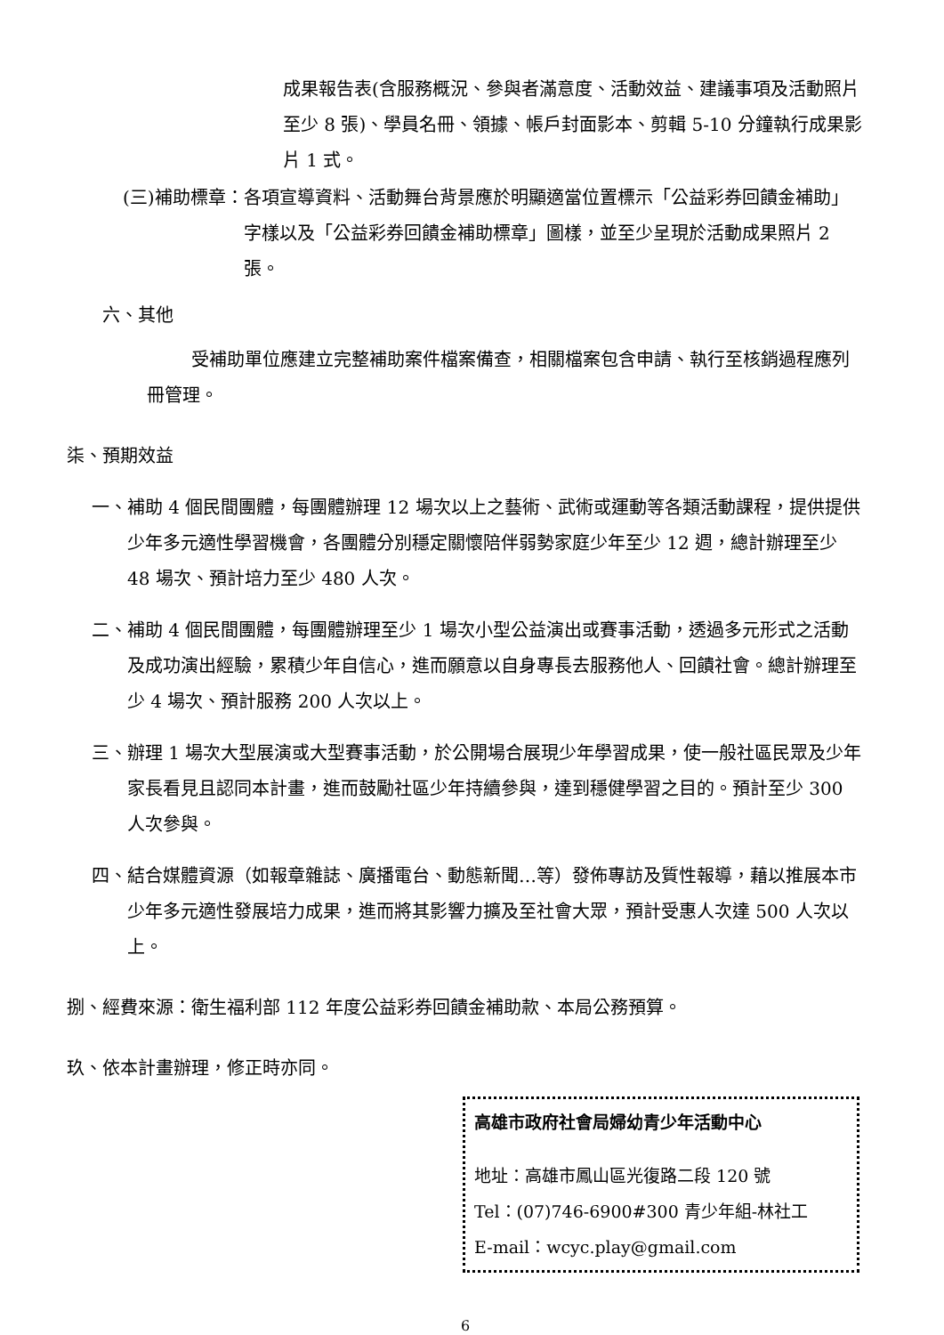成果報告表(含服務概況、參與者滿意度、活動效益、建議事項及活動照片至少 8 張)、學員名冊、領據、帳戶封面影本、剪輯 5-10 分鐘執行成果影片 1 式。
(三)補助標章： 各項宣導資料、活動舞台背景應於明顯適當位置標示「公益彩券回饋金補助」字樣以及「公益彩券回饋金補助標章」圖樣，並至少呈現於活動成果照片 2 張。
六、其他
受補助單位應建立完整補助案件檔案備查，相關檔案包含申請、執行至核銷過程應列冊管理。
柒、預期效益
一、 補助 4 個民間團體，每團體辦理 12 場次以上之藝術、武術或運動等各類活動課程，提供提供少年多元適性學習機會，各團體分別穩定關懷陪伴弱勢家庭少年至少 12 週，總計辦理至少 48 場次、預計培力至少 480 人次。
二、 補助 4 個民間團體，每團體辦理至少 1 場次小型公益演出或賽事活動，透過多元形式之活動及成功演出經驗，累積少年自信心，進而願意以自身專長去服務他人、回饋社會。總計辦理至少 4 場次、預計服務 200 人次以上。
三、 辦理 1 場次大型展演或大型賽事活動，於公開場合展現少年學習成果，使一般社區民眾及少年家長看見且認同本計畫，進而鼓勵社區少年持續參與，達到穩健學習之目的。預計至少 300 人次參與。
四、 結合媒體資源（如報章雜誌、廣播電台、動態新聞…等）發佈專訪及質性報導，藉以推展本市少年多元適性發展培力成果，進而將其影響力擴及至社會大眾，預計受惠人次達 500 人次以上。
捌、經費來源：衛生福利部 112 年度公益彩券回饋金補助款、本局公務預算。
玖、依本計畫辦理，修正時亦同。
高雄市政府社會局婦幼青少年活動中心
地址：高雄市鳳山區光復路二段 120 號
Tel：(07)746-6900#300 青少年組-林社工
E-mail：wcyc.play@gmail.com
6